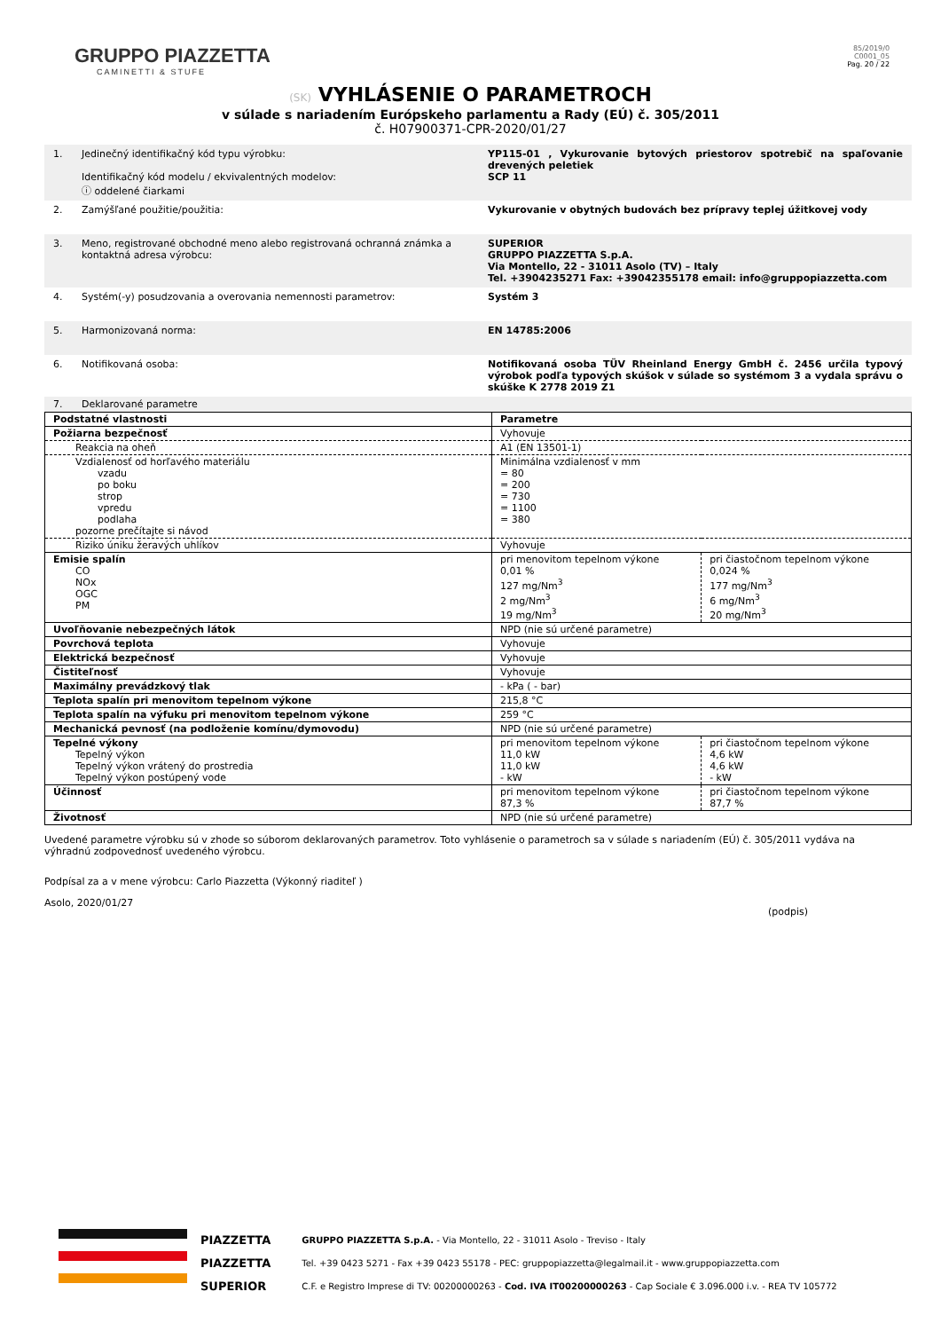GRUPPO PIAZZETTA
CAMINETTI & STUFE
85/2019/0
C0001_05
Pag. 20 / 22
(SK) VYHLÁSENIE O PARAMETROCH
v súlade s nariadením Európskeho parlamentu a Rady (EÚ) č. 305/2011
č. H07900371-CPR-2020/01/27
1. Jedinečný identifikačný kód typu výrobku:
Identifikačný kód modelu / ekvivalentných modelov:
ⓘ oddelené čiarkami
YP115-01 , Vykurovanie bytových priestorov spotrebič na spaľovanie drevených peletiek
SCP 11
2. Zamýšľané použitie/použitia: Vykurovanie v obytných budovách bez prípravy teplej úžitkovej vody
3. Meno, registrované obchodné meno alebo registrovaná ochranná známka a kontaktná adresa výrobcu:
SUPERIOR
GRUPPO PIAZZETTA S.p.A.
Via Montello, 22 - 31011 Asolo (TV) – Italy
Tel. +3904235271 Fax: +39042355178 email: info@gruppopiazzetta.com
4. Systém(-y) posudzovania a overovania nemennosti parametrov: Systém 3
5. Harmonizovaná norma: EN 14785:2006
6. Notifikovaná osoba: Notifikovaná osoba TÜV Rheinland Energy GmbH č. 2456 určila typový výrobok podľa typových skúšok v súlade so systémom 3 a vydala správu o skúške K 2778 2019 Z1
7. Deklarované parametre
| Podstatné vlastnosti | Parametre | |
| --- | --- | --- |
| Požiarna bezpečnosť | Vyhovuje | |
| Reakcia na oheň | A1 (EN 13501-1) | |
| Vzdialenosť od horľavého materiálu vzadu po boku strop vpredu podlaha pozorne prečítajte si návod | Minimálna vzdialenosť v mm = 80 = 200 = 730 = 1100 = 380 | |
| Riziko úniku žeravých uhlíkov | Vyhovuje | |
| Emisie spalín CO NOx OGC PM | pri menovitom tepelnom výkone 0,01 % 127 mg/Nm<sup>3</sup> 2 mg/Nm<sup>3</sup> 19 mg/Nm<sup>3</sup> | pri čiastočnom tepelnom výkone 0,024 % 177 mg/Nm<sup>3</sup> 6 mg/Nm<sup>3</sup> 20 mg/Nm<sup>3</sup> |
| Uvoľňovanie nebezpečných látok | NPD (nie sú určené parametre) | |
| Povrchová teplota | Vyhovuje | |
| Elektrická bezpečnosť | Vyhovuje | |
| Čistiteľnosť | Vyhovuje | |
| Maximálny prevádzkový tlak | - kPa ( - bar) | |
| Teplota spalín pri menovitom tepelnom výkone | 215,8 °C | |
| Teplota spalín na výfuku pri menovitom tepelnom výkone | 259 °C | |
| Mechanická pevnosť (na podloženie komínu/dymovodu) | NPD (nie sú určené parametre) | |
| Tepelné výkony Tepelný výkon Tepelný výkon vrátený do prostredia Tepelný výkon postúpený vode | pri menovitom tepelnom výkone 11,0 kW 11,0 kW - kW | pri čiastočnom tepelnom výkone 4,6 kW 4,6 kW - kW |
| Účinnosť | pri menovitom tepelnom výkone 87,3 % | pri čiastočnom tepelnom výkone 87,7 % |
| Životnosť | NPD (nie sú určené parametre) | |
Uvedené parametre výrobku sú v zhode so súborom deklarovaných parametrov. Toto vyhlásenie o parametroch sa v súlade s nariadením (EÚ) č. 305/2011 vydáva na výhradnú zodpovednosť uvedeného výrobcu.
Podpísal za a v mene výrobcu: Carlo Piazzetta (Výkonný riaditeľ )
Asolo, 2020/01/27
(podpis)
PIAZZETTA
PIAZZETTA
SUPERIOR
GRUPPO PIAZZETTA S.p.A. - Via Montello, 22 - 31011 Asolo - Treviso - Italy
Tel. +39 0423 5271 - Fax +39 0423 55178 - PEC: gruppopiazzetta@legalmail.it - www.gruppopiazzetta.com
C.F. e Registro Imprese di TV: 00200000263 - Cod. IVA IT00200000263 - Cap Sociale € 3.096.000 i.v. - REA TV 105772